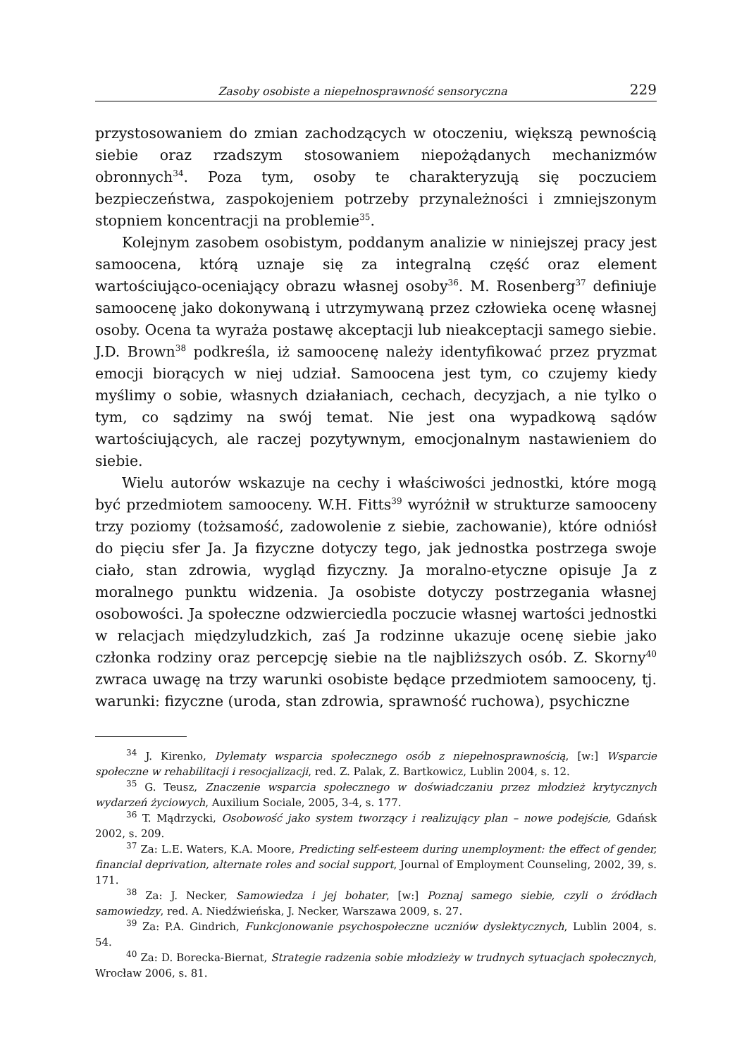Zasoby osobiste a niepełnosprawność sensoryczna 229
przystosowaniem do zmian zachodzących w otoczeniu, większą pewnością siebie oraz rzadszym stosowaniem niepożądanych mechanizmów obronnych<sup>34</sup>. Poza tym, osoby te charakteryzują się poczuciem bezpieczeństwa, zaspokojeniem potrzeby przynależności i zmniejszonym stopniem koncentracji na problemie<sup>35</sup>.
Kolejnym zasobem osobistym, poddanym analizie w niniejszej pracy jest samoocena, którą uznaje się za integralną część oraz element wartościująco-oceniający obrazu własnej osoby<sup>36</sup>. M. Rosenberg<sup>37</sup> definiuje samoocenę jako dokonywaną i utrzymywaną przez człowieka ocenę własnej osoby. Ocena ta wyraża postawę akceptacji lub nieakceptacji samego siebie. J.D. Brown<sup>38</sup> podkreśla, iż samoocenę należy identyfikować przez pryzmat emocji biorących w niej udział. Samoocena jest tym, co czujemy kiedy myślimy o sobie, własnych działaniach, cechach, decyzjach, a nie tylko o tym, co sądzimy na swój temat. Nie jest ona wypadkową sądów wartościujących, ale raczej pozytywnym, emocjonalnym nastawieniem do siebie.
Wielu autorów wskazuje na cechy i właściwości jednostki, które mogą być przedmiotem samooceny. W.H. Fitts<sup>39</sup> wyróżnił w strukturze samooceny trzy poziomy (tożsamość, zadowolenie z siebie, zachowanie), które odniósł do pięciu sfer Ja. Ja fizyczne dotyczy tego, jak jednostka postrzega swoje ciało, stan zdrowia, wygląd fizyczny. Ja moralno-etyczne opisuje Ja z moralnego punktu widzenia. Ja osobiste dotyczy postrzegania własnej osobowości. Ja społeczne odzwierciedla poczucie własnej wartości jednostki w relacjach międzyludzkich, zaś Ja rodzinne ukazuje ocenę siebie jako członka rodziny oraz percepcję siebie na tle najbliższych osób. Z. Skorny<sup>40</sup> zwraca uwagę na trzy warunki osobiste będące przedmiotem samooceny, tj. warunki: fizyczne (uroda, stan zdrowia, sprawność ruchowa), psychiczne
<sup>34</sup> J. Kirenko, Dylematy wsparcia społecznego osób z niepełnosprawnością, [w:] Wsparcie społeczne w rehabilitacji i resocjalizacji, red. Z. Palak, Z. Bartkowicz, Lublin 2004, s. 12.
<sup>35</sup> G. Teusz, Znaczenie wsparcia społecznego w doświadczaniu przez młodzież krytycznych wydarzeń życiowych, Auxilium Sociale, 2005, 3-4, s. 177.
<sup>36</sup> T. Mądrzycki, Osobowość jako system tworzący i realizujący plan – nowe podejście, Gdańsk 2002, s. 209.
<sup>37</sup> Za: L.E. Waters, K.A. Moore, Predicting self-esteem during unemployment: the effect of gender, financial deprivation, alternate roles and social support, Journal of Employment Counseling, 2002, 39, s. 171.
<sup>38</sup> Za: J. Necker, Samowiedza i jej bohater, [w:] Poznaj samego siebie, czyli o źródłach samowiedzy, red. A. Niedźwieńska, J. Necker, Warszawa 2009, s. 27.
<sup>39</sup> Za: P.A. Gindrich, Funkcjonowanie psychospołeczne uczniów dyslektycznych, Lublin 2004, s. 54.
<sup>40</sup> Za: D. Borecka-Biernat, Strategie radzenia sobie młodzieży w trudnych sytuacjach społecznych, Wrocław 2006, s. 81.